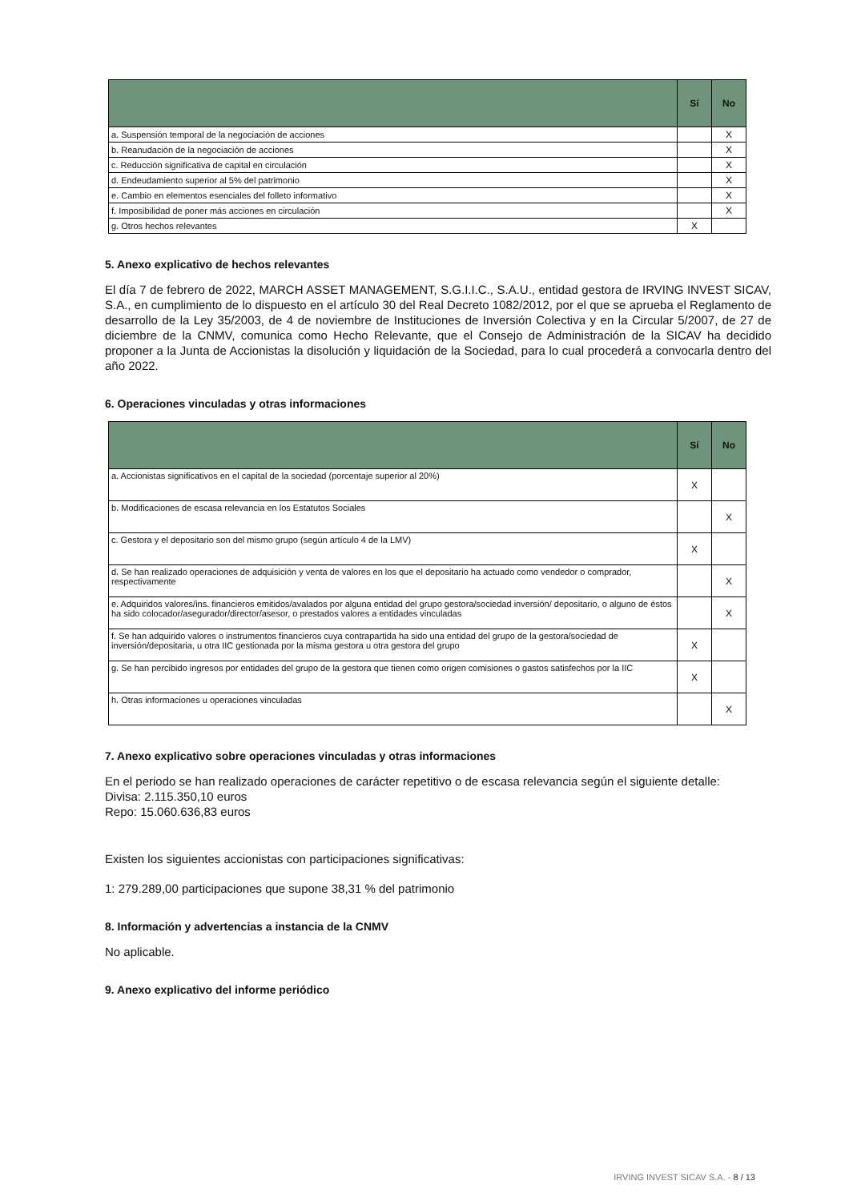| | Sí | No |
| --- | --- | --- |
| a. Suspensión temporal de la negociación de acciones | | X |
| b. Reanudación de la negociación de acciones | | X |
| c. Reducción significativa de capital en circulación | | X |
| d. Endeudamiento superior al 5% del patrimonio | | X |
| e. Cambio en elementos esenciales del folleto informativo | | X |
| f. Imposibilidad de poner más acciones en circulación | | X |
| g. Otros hechos relevantes | X | |
5. Anexo explicativo de hechos relevantes
El día 7 de febrero de 2022, MARCH ASSET MANAGEMENT, S.G.I.I.C., S.A.U., entidad gestora de IRVING INVEST SICAV, S.A., en cumplimiento de lo dispuesto en el artículo 30 del Real Decreto 1082/2012, por el que se aprueba el Reglamento de desarrollo de la Ley 35/2003, de 4 de noviembre de Instituciones de Inversión Colectiva y en la Circular 5/2007, de 27 de diciembre de la CNMV, comunica como Hecho Relevante, que el Consejo de Administración de la SICAV ha decidido proponer a la Junta de Accionistas la disolución y liquidación de la Sociedad, para lo cual procederá a convocarla dentro del año 2022.
6. Operaciones vinculadas y otras informaciones
| | Sí | No |
| --- | --- | --- |
| a. Accionistas significativos en el capital de la sociedad (porcentaje superior al 20%) | X | |
| b. Modificaciones de escasa relevancia en los Estatutos Sociales | | X |
| c. Gestora y el depositario son del mismo grupo (según artículo 4 de la LMV) | X | |
| d. Se han realizado operaciones de adquisición y venta de valores en los que el depositario ha actuado como vendedor o comprador, respectivamente | | X |
| e. Adquiridos valores/ins. financieros emitidos/avalados por alguna entidad del grupo gestora/sociedad inversión/ depositario, o alguno de éstos ha sido colocador/asegurador/director/asesor, o prestados valores a entidades vinculadas | | X |
| f. Se han adquirido valores o instrumentos financieros cuya contrapartida ha sido una entidad del grupo de la gestora/sociedad de inversión/depositaria, u otra IIC gestionada por la misma gestora u otra gestora del grupo | X | |
| g. Se han percibido ingresos por entidades del grupo de la gestora que tienen como origen comisiones o gastos satisfechos por la IIC | X | |
| h. Otras informaciones u operaciones vinculadas | | X |
7. Anexo explicativo sobre operaciones vinculadas y otras informaciones
En el periodo se han realizado operaciones de carácter repetitivo o de escasa relevancia según el siguiente detalle:
Divisa: 2.115.350,10 euros
Repo: 15.060.636,83 euros
Existen los siguientes accionistas con participaciones significativas:
1: 279.289,00 participaciones que supone 38,31 % del patrimonio
8. Información y advertencias a instancia de la CNMV
No aplicable.
9. Anexo explicativo del informe periódico
IRVING INVEST SICAV S.A. - 8 / 13